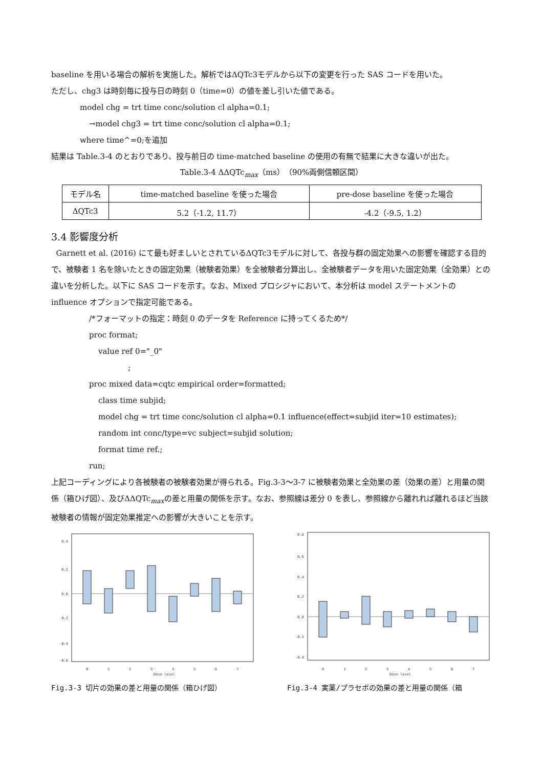baseline を用いる場合の解析を実施した。解析ではΔQTc3モデルから以下の変更を行った SAS コードを用いた。
ただし、chg3 は時刻毎に投与日の時刻 0（time=0）の値を差し引いた値である。
model chg = trt time conc/solution cl alpha=0.1;
→model chg3 = trt time conc/solution cl alpha=0.1;
where time^=0;を追加
結果は Table.3-4 のとおりであり、投与前日の time-matched baseline の使用の有無で結果に大きな違いが出た。
Table.3-4 ΔΔQTc<sub>max</sub>（ms）（90%両側信頼区間）
| モデル名 | time-matched baseline を使った場合 | pre-dose baseline を使った場合 |
| --- | --- | --- |
| ΔQTc3 | 5.2（-1.2, 11.7） | -4.2（-9.5, 1.2） |
3.4 影響度分析
Garnett et al. (2016) にて最も好ましいとされているΔQTc3モデルに対して、各投与群の固定効果への影響を確認する目的で、被験者 1 名を除いたときの固定効果（被験者効果）を全被験者分算出し、全被験者データを用いた固定効果（全効果）との違いを分析した。以下に SAS コードを示す。なお、Mixed プロシジャにおいて、本分析は model ステートメントの influence オプションで指定可能である。
/*フォーマットの指定：時刻 0 のデータを Reference に持ってくるため*/
proc format;
value ref 0="_0"
;
proc mixed data=cqtc empirical order=formatted;
class time subjid;
model chg = trt time conc/solution cl alpha=0.1 influence(effect=subjid iter=10 estimates);
random int conc/type=vc subject=subjid solution;
format time ref.;
run;
上記コーディングにより各被験者の被験者効果が得られる。Fig.3-3〜3-7 に被験者効果と全効果の差（効果の差）と用量の関係（箱ひげ図）、及びΔΔQTc<sub>max</sub>の差と用量の関係を示す。なお、参照線は差分 0 を表し、参照線から離れれば離れるほど当該被験者の情報が固定効果推定への影響が大きいことを示す。
0.4
0.2
0.0
-0.2
-0.4
-0.6
Dose level
0
1
2
3
4
5
6
7
Fig.3-3 切片の効果の差と用量の関係（箱ひげ図）
0.8
0.6
0.4
0.2
0.0
-0.2
-0.4
Dose level
0
1
2
3
4
5
6
7
Fig.3-4 実薬/プラセボの効果の差と用量の関係（箱